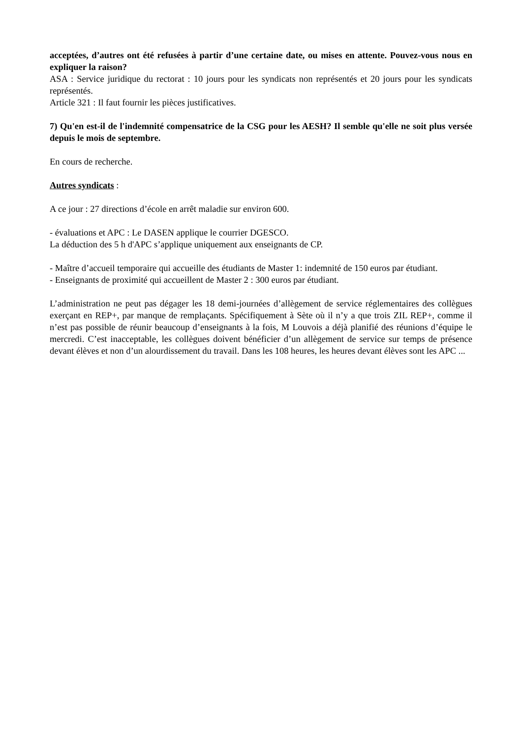acceptées, d’autres ont été refusées à partir d’une certaine date, ou mises en attente. Pouvez-vous nous en expliquer la raison?
ASA : Service juridique du rectorat : 10 jours pour les syndicats non représentés et 20 jours pour les syndicats représentés.
Article 321 : Il faut fournir les pièces justificatives.
7) Qu'en est-il de l'indemnité compensatrice de la CSG pour les AESH? Il semble qu'elle ne soit plus versée depuis le mois de septembre.
En cours de recherche.
Autres syndicats :
A ce jour : 27 directions d’école en arrêt maladie sur environ 600.
- évaluations et APC : Le DASEN applique le courrier DGESCO.
La déduction des 5 h d'APC s’applique uniquement aux enseignants de CP.
- Maître d’accueil temporaire qui accueille des étudiants de Master 1: indemnité de 150 euros par étudiant.
- Enseignants de proximité qui accueillent de Master 2 : 300 euros par étudiant.
L’administration ne peut pas dégager les 18 demi-journées d’allègement de service réglementaires des collègues exerçant en REP+, par manque de remplaçants. Spécifiquement à Sète où il n’y a que trois ZIL REP+, comme il n’est pas possible de réunir beaucoup d’enseignants à la fois, M Louvois a déjà planifié des réunions d’équipe le mercredi. C’est inacceptable, les collègues doivent bénéficier d’un allègement de service sur temps de présence devant élèves et non d’un alourdissement du travail. Dans les 108 heures, les heures devant élèves sont les APC ...